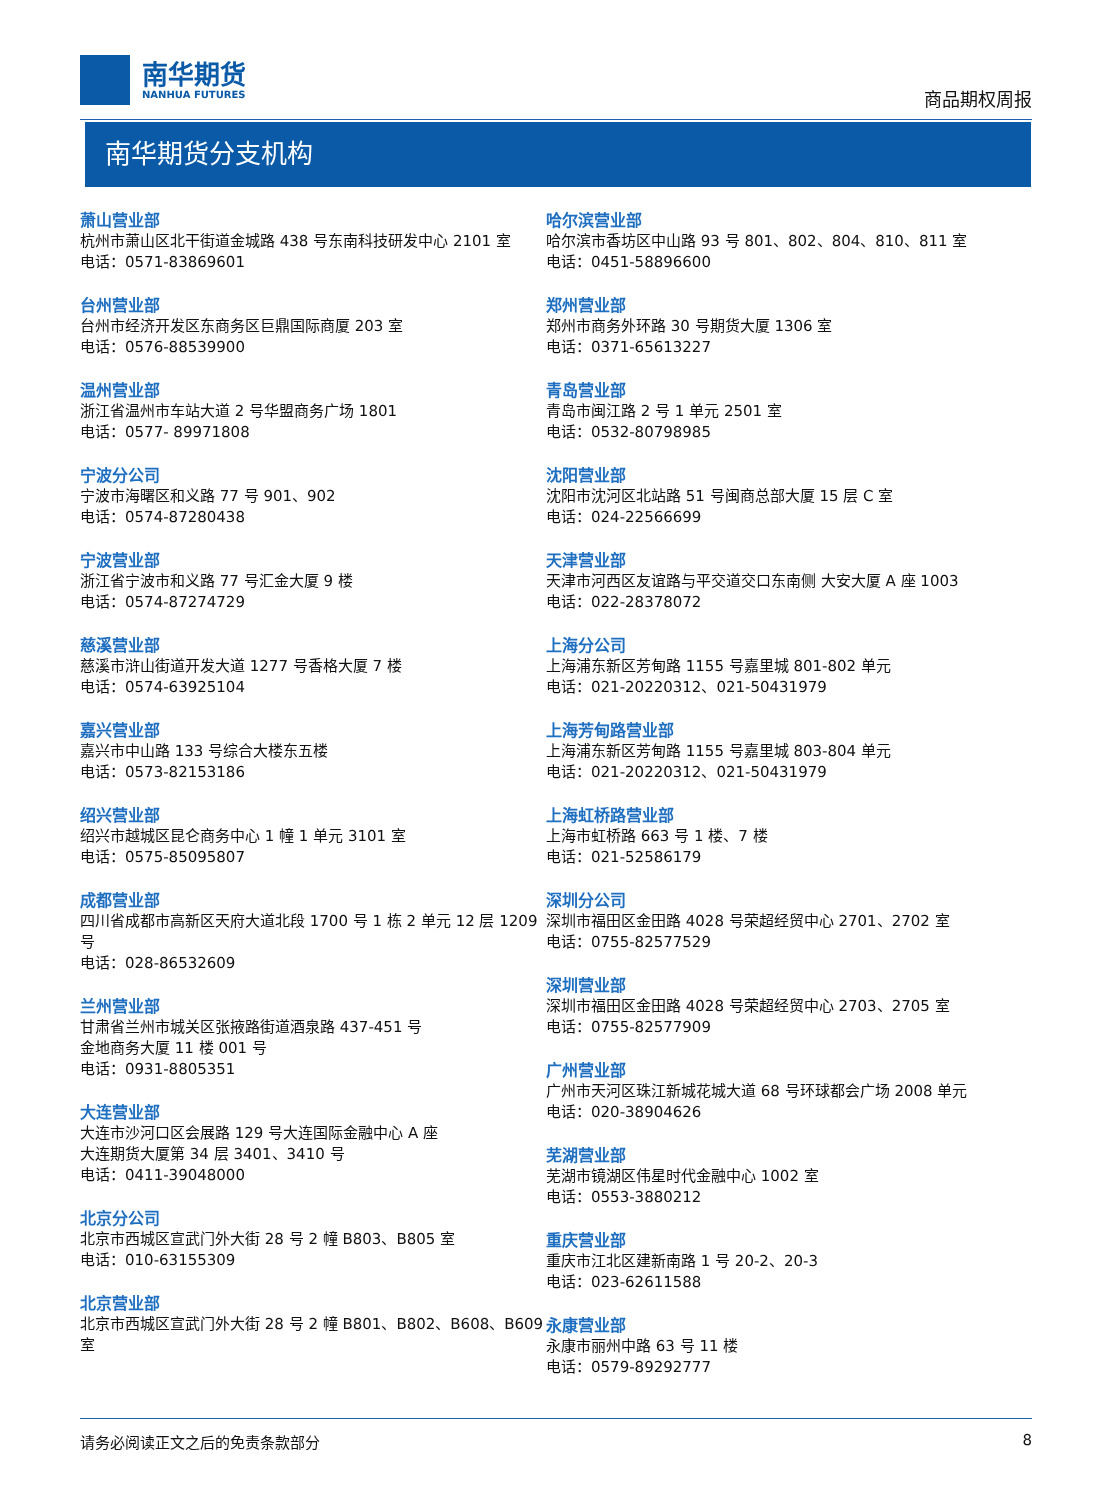南华期货
NANHUA FUTURES
商品期权周报
南华期货分支机构
萧山营业部
杭州市萧山区北干街道金城路 438 号东南科技研发中心 2101 室
电话：0571-83869601
台州营业部
台州市经济开发区东商务区巨鼎国际商厦 203 室
电话：0576-88539900
温州营业部
浙江省温州市车站大道 2 号华盟商务广场 1801
电话：0577- 89971808
宁波分公司
宁波市海曙区和义路 77 号 901、902
电话：0574-87280438
宁波营业部
浙江省宁波市和义路 77 号汇金大厦 9 楼
电话：0574-87274729
慈溪营业部
慈溪市浒山街道开发大道 1277 号香格大厦 7 楼
电话：0574-63925104
嘉兴营业部
嘉兴市中山路 133 号综合大楼东五楼
电话：0573-82153186
绍兴营业部
绍兴市越城区昆仑商务中心 1 幢 1 单元 3101 室
电话：0575-85095807
成都营业部
四川省成都市高新区天府大道北段 1700 号 1 栋 2 单元 12 层 1209 号
电话：028-86532609
兰州营业部
甘肃省兰州市城关区张掖路街道酒泉路 437-451 号
金地商务大厦 11 楼 001 号
电话：0931-8805351
大连营业部
大连市沙河口区会展路 129 号大连国际金融中心 A 座
大连期货大厦第 34 层 3401、3410 号
电话：0411-39048000
北京分公司
北京市西城区宣武门外大街 28 号 2 幢 B803、B805 室
电话：010-63155309
北京营业部
北京市西城区宣武门外大街 28 号 2 幢 B801、B802、B608、B609 室
哈尔滨营业部
哈尔滨市香坊区中山路 93 号 801、802、804、810、811 室
电话：0451-58896600
郑州营业部
郑州市商务外环路 30 号期货大厦 1306 室
电话：0371-65613227
青岛营业部
青岛市闽江路 2 号 1 单元 2501 室
电话：0532-80798985
沈阳营业部
沈阳市沈河区北站路 51 号闽商总部大厦 15 层 C 室
电话：024-22566699
天津营业部
天津市河西区友谊路与平交道交口东南侧 大安大厦 A 座 1003
电话：022-28378072
上海分公司
上海浦东新区芳甸路 1155 号嘉里城 801-802 单元
电话：021-20220312、021-50431979
上海芳甸路营业部
上海浦东新区芳甸路 1155 号嘉里城 803-804 单元
电话：021-20220312、021-50431979
上海虹桥路营业部
上海市虹桥路 663 号 1 楼、7 楼
电话：021-52586179
深圳分公司
深圳市福田区金田路 4028 号荣超经贸中心 2701、2702 室
电话：0755-82577529
深圳营业部
深圳市福田区金田路 4028 号荣超经贸中心 2703、2705 室
电话：0755-82577909
广州营业部
广州市天河区珠江新城花城大道 68 号环球都会广场 2008 单元
电话：020-38904626
芜湖营业部
芜湖市镜湖区伟星时代金融中心 1002 室
电话：0553-3880212
重庆营业部
重庆市江北区建新南路 1 号 20-2、20-3
电话：023-62611588
永康营业部
永康市丽州中路 63 号 11 楼
电话：0579-89292777
请务必阅读正文之后的免责条款部分 8